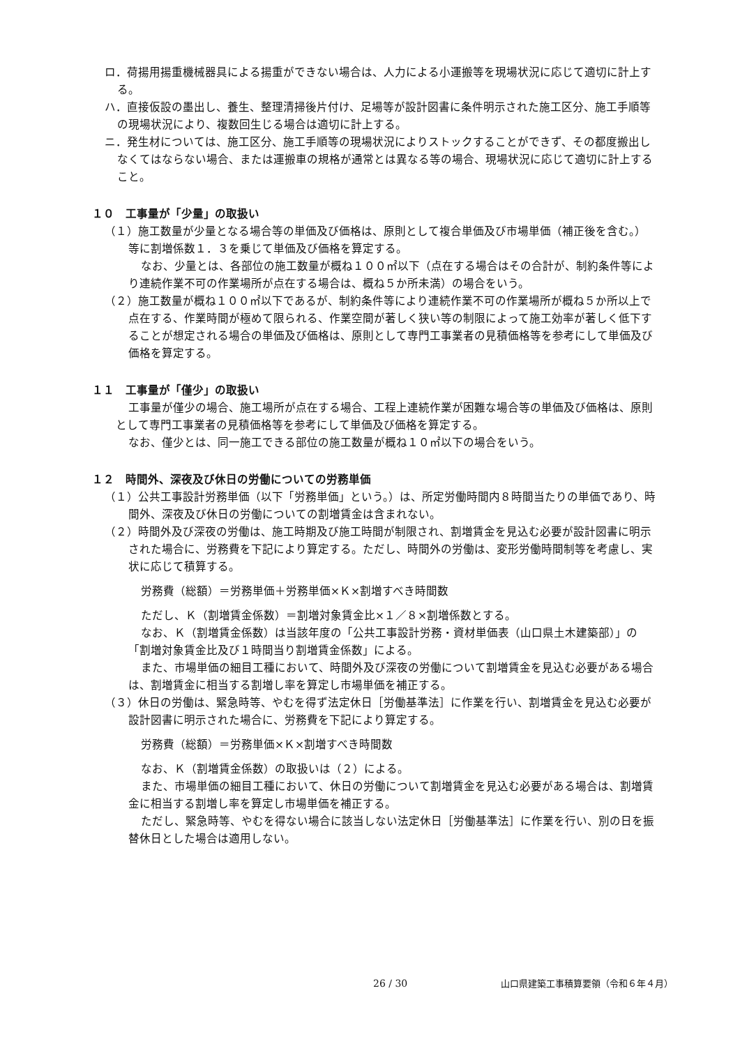ロ．荷揚用揚重機械器具による揚重ができない場合は、人力による小運搬等を現場状況に応じて適切に計上する。
ハ．直接仮設の墨出し、養生、整理清掃後片付け、足場等が設計図書に条件明示された施工区分、施工手順等の現場状況により、複数回生じる場合は適切に計上する。
ニ．発生材については、施工区分、施工手順等の現場状況によりストックすることができず、その都度搬出しなくてはならない場合、または運搬車の規格が通常とは異なる等の場合、現場状況に応じて適切に計上すること。
１０　工事量が「少量」の取扱い
（１）施工数量が少量となる場合等の単価及び価格は、原則として複合単価及び市場単価（補正後を含む。）等に割増係数１．３を乗じて単価及び価格を算定する。
なお、少量とは、各部位の施工数量が概ね１００㎡以下（点在する場合はその合計が、制約条件等により連続作業不可の作業場所が点在する場合は、概ね５か所未満）の場合をいう。
（２）施工数量が概ね１００㎡以下であるが、制約条件等により連続作業不可の作業場所が概ね５か所以上で点在する、作業時間が極めて限られる、作業空間が著しく狭い等の制限によって施工効率が著しく低下することが想定される場合の単価及び価格は、原則として専門工事業者の見積価格等を参考にして単価及び価格を算定する。
１１　工事量が「僅少」の取扱い
工事量が僅少の場合、施工場所が点在する場合、工程上連続作業が困難な場合等の単価及び価格は、原則として専門工事業者の見積価格等を参考にして単価及び価格を算定する。
なお、僅少とは、同一施工できる部位の施工数量が概ね１０㎡以下の場合をいう。
１２　時間外、深夜及び休日の労働についての労務単価
（１）公共工事設計労務単価（以下「労務単価」という。）は、所定労働時間内８時間当たりの単価であり、時間外、深夜及び休日の労働についての割増賃金は含まれない。
（２）時間外及び深夜の労働は、施工時期及び施工時間が制限され、割増賃金を見込む必要が設計図書に明示された場合に、労務費を下記により算定する。ただし、時間外の労働は、変形労働時間制等を考慮し、実状に応じて積算する。
労務費（総額）＝労務単価＋労務単価×Ｋ×割増すべき時間数
ただし、Ｋ（割増賃金係数）＝割増対象賃金比×１／８×割増係数とする。
なお、Ｋ（割増賃金係数）は当該年度の「公共工事設計労務・資材単価表（山口県土木建築部）」の「割増対象賃金比及び１時間当り割増賃金係数」による。
また、市場単価の細目工種において、時間外及び深夜の労働について割増賃金を見込む必要がある場合は、割増賃金に相当する割増し率を算定し市場単価を補正する。
（３）休日の労働は、緊急時等、やむを得ず法定休日［労働基準法］に作業を行い、割増賃金を見込む必要が設計図書に明示された場合に、労務費を下記により算定する。
労務費（総額）＝労務単価×Ｋ×割増すべき時間数
なお、Ｋ（割増賃金係数）の取扱いは（２）による。
また、市場単価の細目工種において、休日の労働について割増賃金を見込む必要がある場合は、割増賃金に相当する割増し率を算定し市場単価を補正する。
ただし、緊急時等、やむを得ない場合に該当しない法定休日［労働基準法］に作業を行い、別の日を振替休日とした場合は適用しない。
26 / 30 山口県建築工事積算要領（令和６年４月）